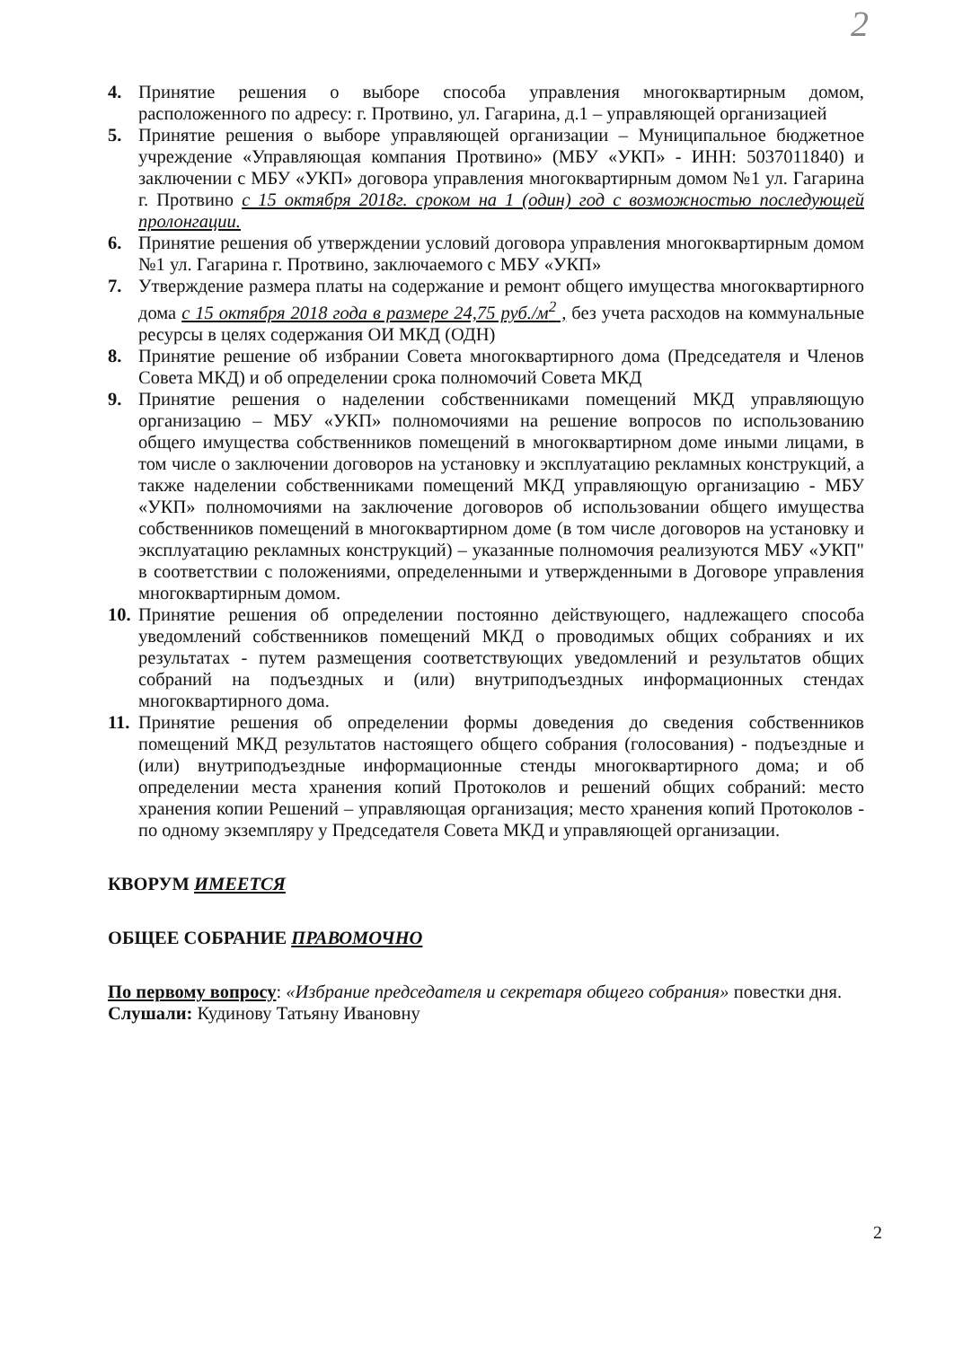2
4. Принятие решения о выборе способа управления многоквартирным домом, расположенного по адресу: г. Протвино, ул. Гагарина, д.1 – управляющей организацией
5. Принятие решения о выборе управляющей организации – Муниципальное бюджетное учреждение «Управляющая компания Протвино» (МБУ «УКП» - ИНН: 5037011840) и заключении с МБУ «УКП» договора управления многоквартирным домом №1 ул. Гагарина г. Протвино с 15 октября 2018г. сроком на 1 (один) год с возможностью последующей пролонгации.
6. Принятие решения об утверждении условий договора управления многоквартирным домом №1 ул. Гагарина г. Протвино, заключаемого с МБУ «УКП»
7. Утверждение размера платы на содержание и ремонт общего имущества многоквартирного дома с 15 октября 2018 года в размере 24,75 руб./м<sup>2</sup> , без учета расходов на коммунальные ресурсы в целях содержания ОИ МКД (ОДН)
8. Принятие решение об избрании Совета многоквартирного дома (Председателя и Членов Совета МКД) и об определении срока полномочий Совета МКД
9. Принятие решения о наделении собственниками помещений МКД управляющую организацию – МБУ «УКП» полномочиями на решение вопросов по использованию общего имущества собственников помещений в многоквартирном доме иными лицами, в том числе о заключении договоров на установку и эксплуатацию рекламных конструкций, а также наделении собственниками помещений МКД управляющую организацию - МБУ «УКП» полномочиями на заключение договоров об использовании общего имущества собственников помещений в многоквартирном доме (в том числе договоров на установку и эксплуатацию рекламных конструкций) – указанные полномочия реализуются МБУ «УКП" в соответствии с положениями, определенными и утвержденными в Договоре управления многоквартирным домом.
10. Принятие решения об определении постоянно действующего, надлежащего способа уведомлений собственников помещений МКД о проводимых общих собраниях и их результатах - путем размещения соответствующих уведомлений и результатов общих собраний на подъездных и (или) внутриподъездных информационных стендах многоквартирного дома.
11. Принятие решения об определении формы доведения до сведения собственников помещений МКД результатов настоящего общего собрания (голосования) - подъездные и (или) внутриподъездные информационные стенды многоквартирного дома; и об определении места хранения копий Протоколов и решений общих собраний: место хранения копии Решений – управляющая организация; место хранения копий Протоколов - по одному экземпляру у Председателя Совета МКД и управляющей организации.
КВОРУМ ИМЕЕТСЯ
ОБЩЕЕ СОБРАНИЕ ПРАВОМОЧНО
По первому вопросу: «Избрание председателя и секретаря общего собрания» повестки дня.
Слушали: Кудинову Татьяну Ивановну
2